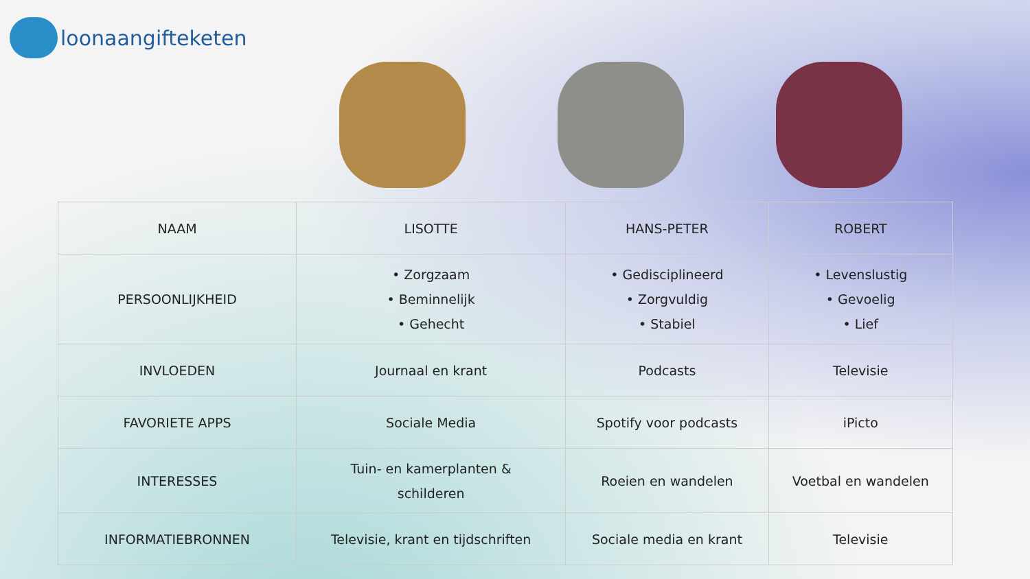loonaangifteketen
| NAAM | LISOTTE | HANS-PETER | ROBERT |
| PERSOONLIJKHEID | • Zorgzaam • Beminnelijk • Gehecht | • Gedisciplineerd • Zorgvuldig • Stabiel | • Levenslustig • Gevoelig • Lief |
| INVLOEDEN | Journaal en krant | Podcasts | Televisie |
| FAVORIETE APPS | Sociale Media | Spotify voor podcasts | iPicto |
| INTERESSES | Tuin- en kamerplanten & schilderen | Roeien en wandelen | Voetbal en wandelen |
| INFORMATIEBRONNEN | Televisie, krant en tijdschriften | Sociale media en krant | Televisie |